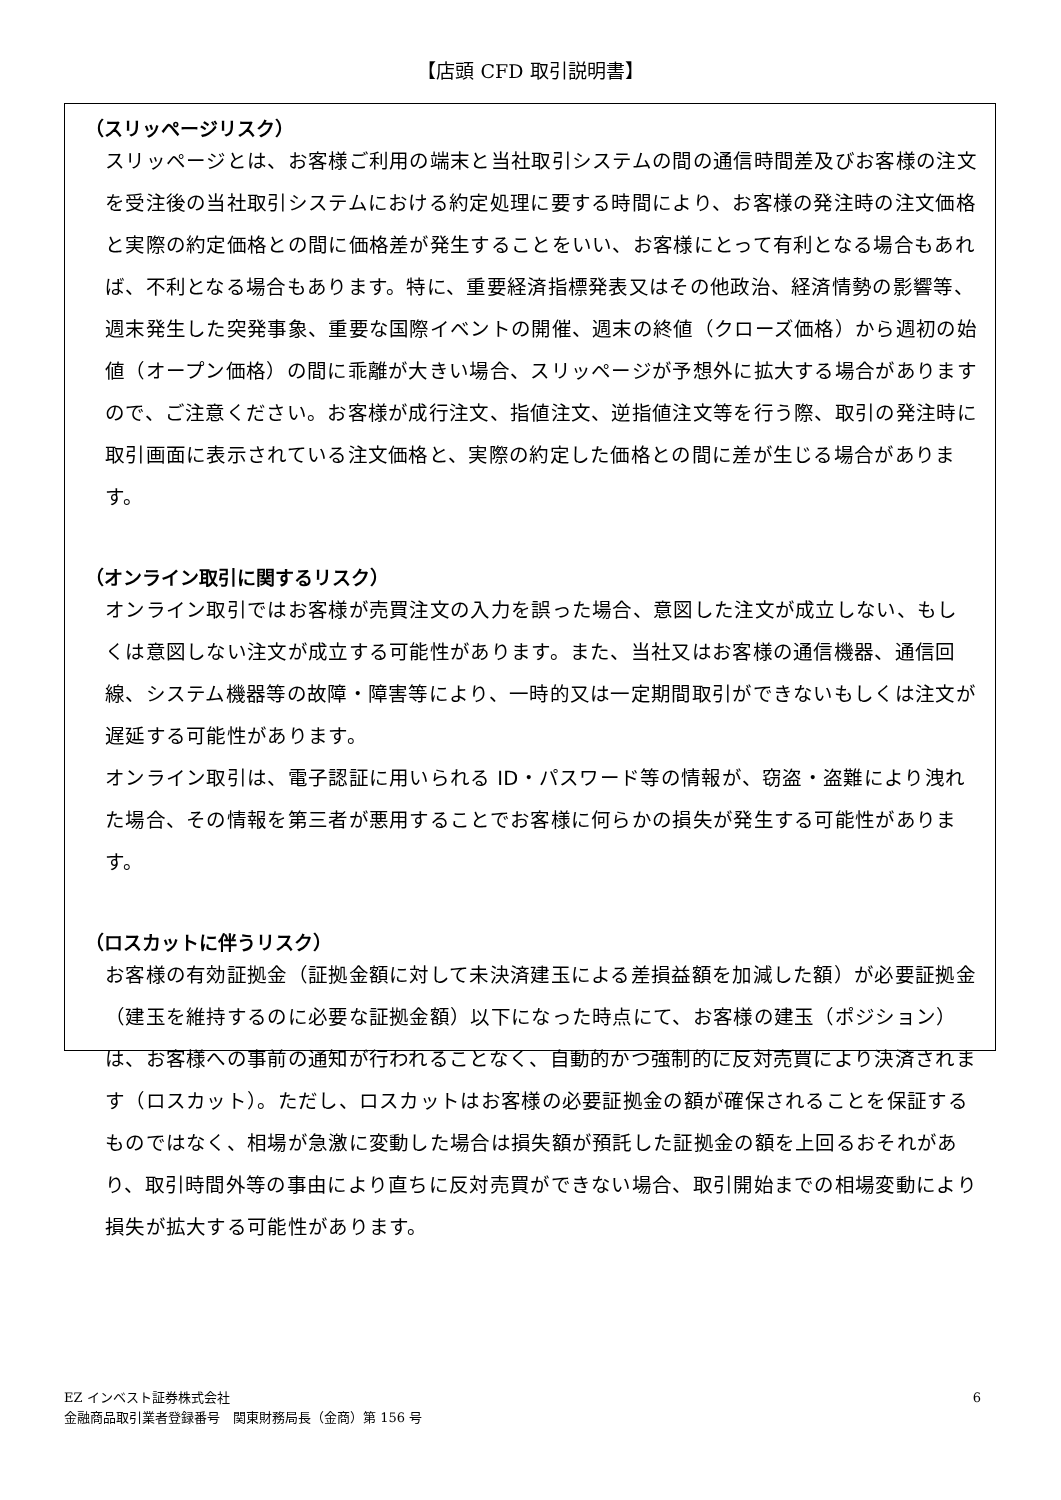【店頭 CFD 取引説明書】
（スリッページリスク）
スリッページとは、お客様ご利用の端末と当社取引システムの間の通信時間差及びお客様の注文を受注後の当社取引システムにおける約定処理に要する時間により、お客様の発注時の注文価格と実際の約定価格との間に価格差が発生することをいい、お客様にとって有利となる場合もあれば、不利となる場合もあります。特に、重要経済指標発表又はその他政治、経済情勢の影響等、週末発生した突発事象、重要な国際イベントの開催、週末の終値（クローズ価格）から週初の始値（オープン価格）の間に乖離が大きい場合、スリッページが予想外に拡大する場合がありますので、ご注意ください。お客様が成行注文、指値注文、逆指値注文等を行う際、取引の発注時に取引画面に表示されている注文価格と、実際の約定した価格との間に差が生じる場合があります。
（オンライン取引に関するリスク）
オンライン取引ではお客様が売買注文の入力を誤った場合、意図した注文が成立しない、もしくは意図しない注文が成立する可能性があります。また、当社又はお客様の通信機器、通信回線、システム機器等の故障・障害等により、一時的又は一定期間取引ができないもしくは注文が遅延する可能性があります。
オンライン取引は、電子認証に用いられる ID・パスワード等の情報が、窃盗・盗難により洩れた場合、その情報を第三者が悪用することでお客様に何らかの損失が発生する可能性があります。
（ロスカットに伴うリスク）
お客様の有効証拠金（証拠金額に対して未決済建玉による差損益額を加減した額）が必要証拠金（建玉を維持するのに必要な証拠金額）以下になった時点にて、お客様の建玉（ポジション）は、お客様への事前の通知が行われることなく、自動的かつ強制的に反対売買により決済されます（ロスカット）。ただし、ロスカットはお客様の必要証拠金の額が確保されることを保証するものではなく、相場が急激に変動した場合は損失額が預託した証拠金の額を上回るおそれがあり、取引時間外等の事由により直ちに反対売買ができない場合、取引開始までの相場変動により損失が拡大する可能性があります。
6 EZ インベスト証券株式会社
金融商品取引業者登録番号　関東財務局長（金商）第 156 号